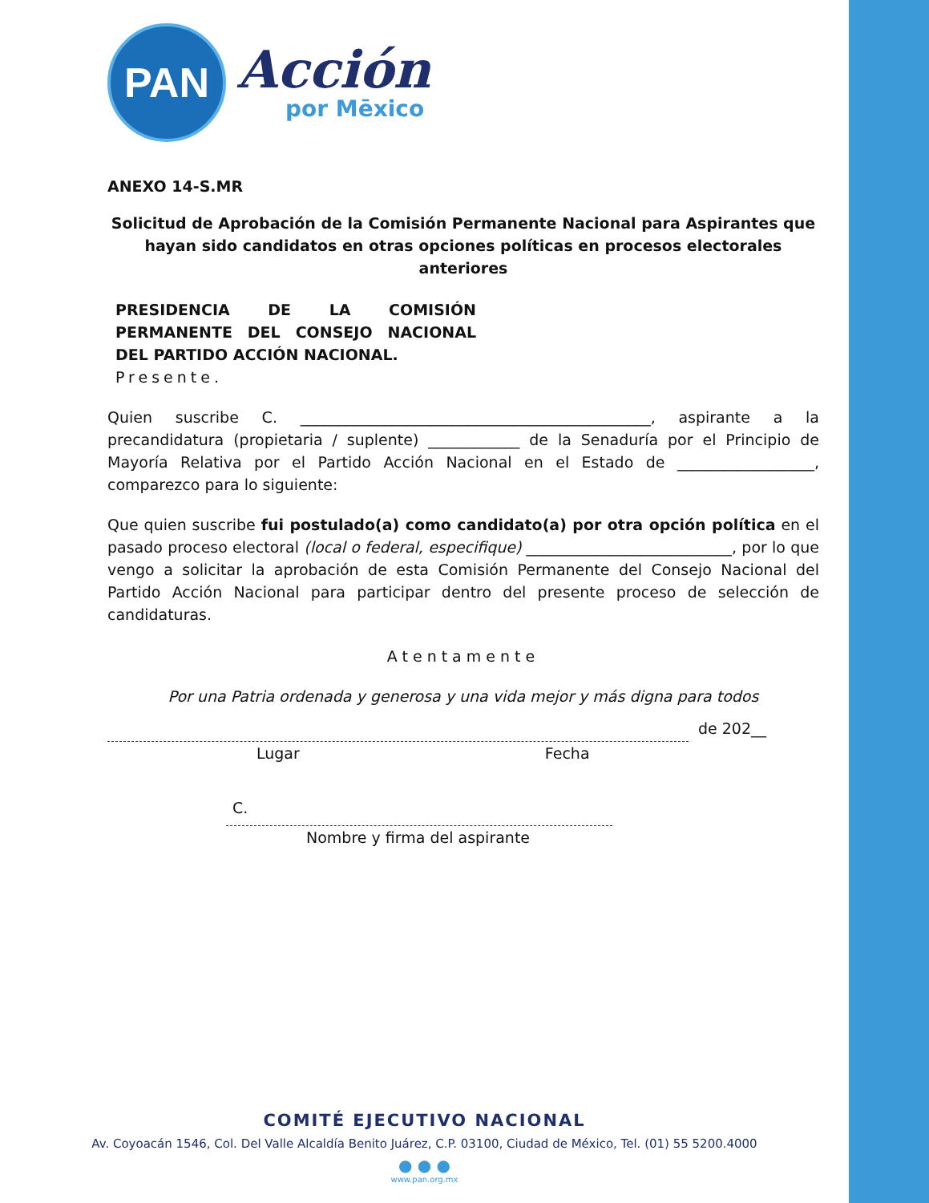PAN
Acción
por Mēxico
ANEXO 14-S.MR
Solicitud de Aprobación de la Comisión Permanente Nacional para Aspirantes que hayan sido candidatos en otras opciones políticas en procesos electorales anteriores
PRESIDENCIA DE LA COMISIÓN PERMANENTE DEL CONSEJO NACIONAL DEL PARTIDO ACCIÓN NACIONAL.
Presente.
Quien suscribe C. ______________________________________________, aspirante a la precandidatura (propietaria / suplente) ____________ de la Senaduría por el Principio de Mayoría Relativa por el Partido Acción Nacional en el Estado de __________________, comparezco para lo siguiente:
Que quien suscribe fui postulado(a) como candidato(a) por otra opción política en el pasado proceso electoral (local o federal, especifique) ___________________________, por lo que vengo a solicitar la aprobación de esta Comisión Permanente del Consejo Nacional del Partido Acción Nacional para participar dentro del presente proceso de selección de candidaturas.
Atentamente
Por una Patria ordenada y generosa y una vida mejor y más digna para todos
de 202__
Lugar Fecha
C.
Nombre y firma del aspirante
COMITÉ EJECUTIVO NACIONAL
Av. Coyoacán 1546, Col. Del Valle Alcaldía Benito Juárez, C.P. 03100, Ciudad de México, Tel. (01) 55 5200.4000
● ● ●
www.pan.org.mx